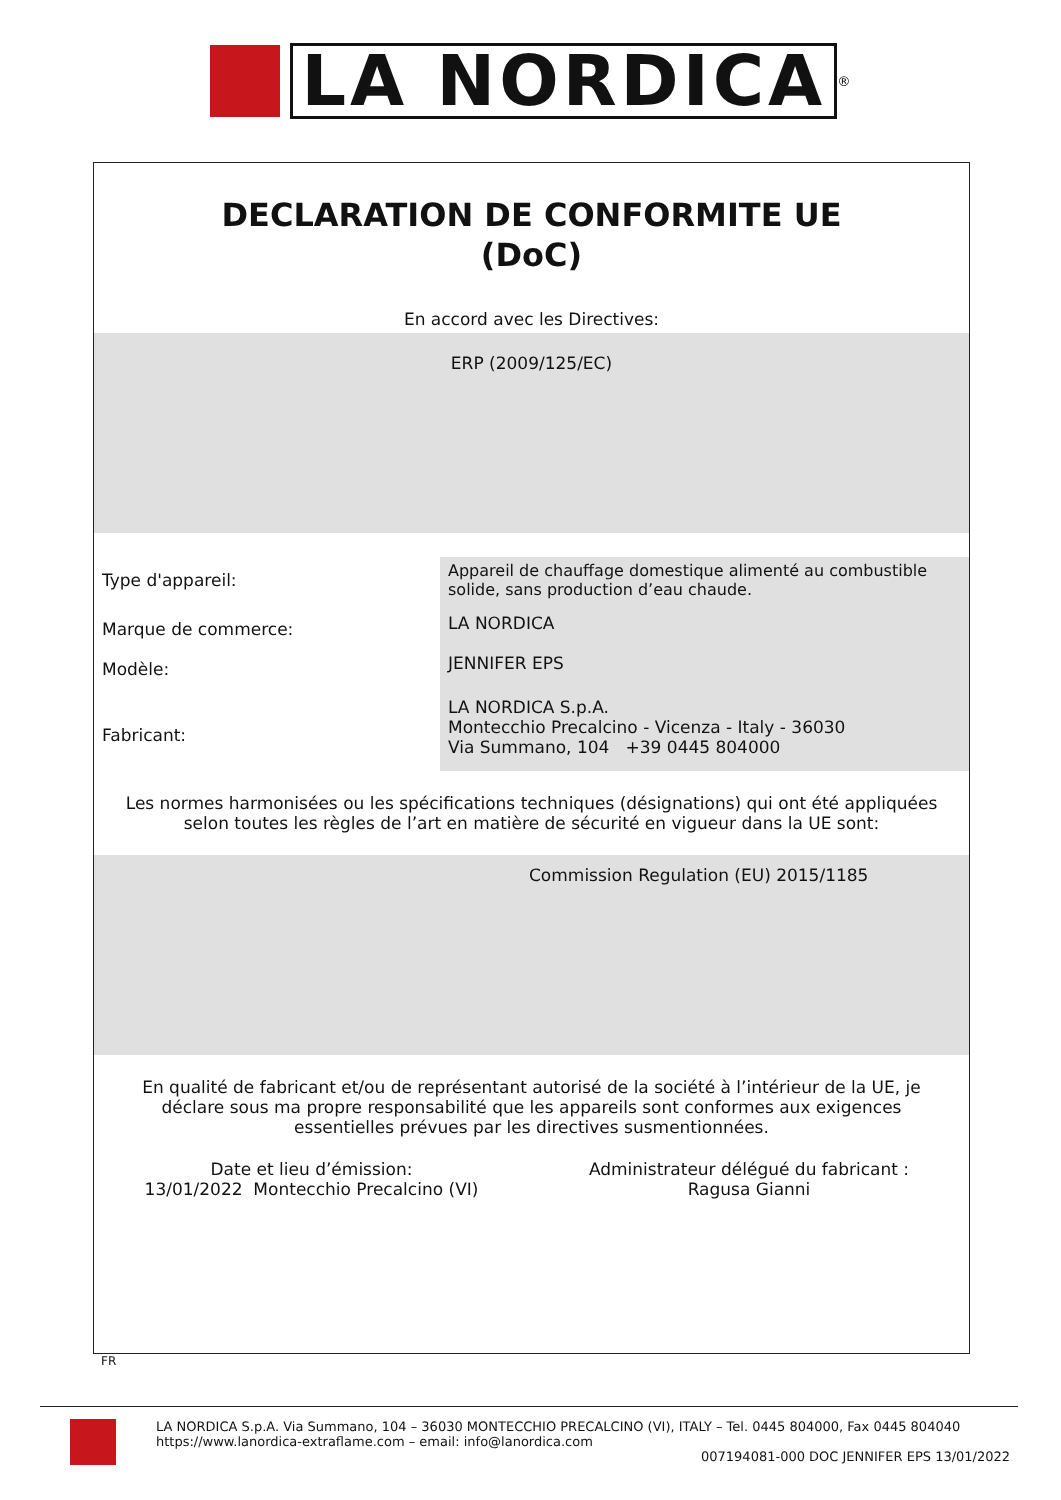LA NORDICA
<sup>®</sup>
DECLARATION DE CONFORMITE UE
(DoC)
En accord avec les Directives:
ERP (2009/125/EC)
| Type d'appareil: | Appareil de chauffage domestique alimenté au combustible solide, sans production d’eau chaude. |
| Marque de commerce: | LA NORDICA |
| Modèle: | JENNIFER EPS |
| Fabricant: | LA NORDICA S.p.A. Montecchio Precalcino - Vicenza - Italy - 36030 Via Summano, 104 +39 0445 804000 |
Les normes harmonisées ou les spécifications techniques (désignations) qui ont été appliquées selon toutes les règles de l’art en matière de sécurité en vigueur dans la UE sont:
Commission Regulation (EU) 2015/1185
En qualité de fabricant et/ou de représentant autorisé de la société à l’intérieur de la UE, je déclare sous ma propre responsabilité que les appareils sont conformes aux exigences essentielles prévues par les directives susmentionnées.
Date et lieu d’émission:
13/01/2022 Montecchio Precalcino (VI)
Administrateur délégué du fabricant :
Ragusa Gianni
FR
LA NORDICA S.p.A. Via Summano, 104 – 36030 MONTECCHIO PRECALCINO (VI), ITALY – Tel. 0445 804000, Fax 0445 804040
https://www.lanordica-extraflame.com – email: info@lanordica.com
007194081-000 DOC JENNIFER EPS 13/01/2022